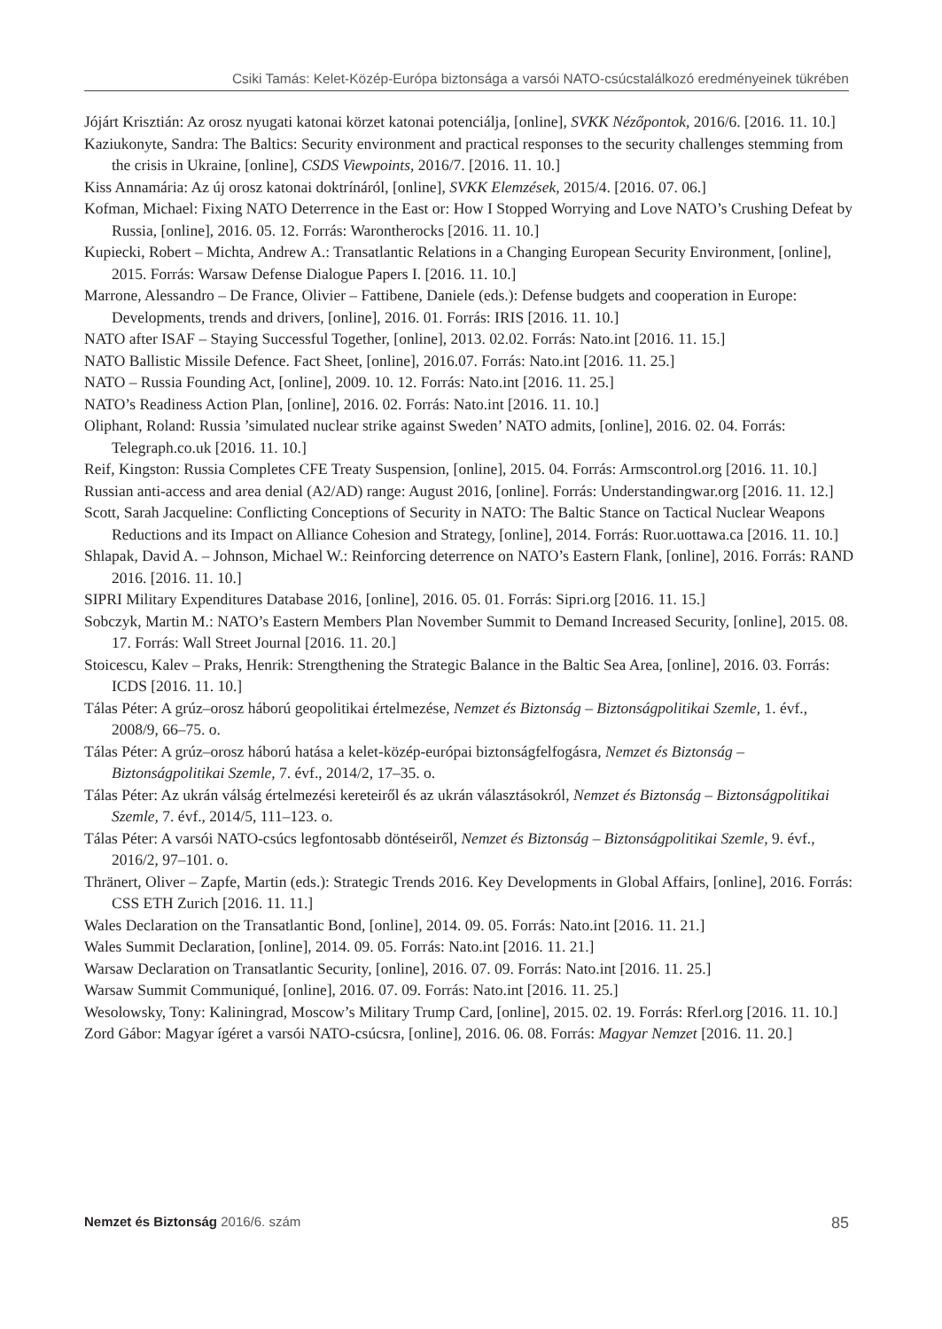Csiki Tamás: Kelet-Közép-Európa biztonsága a varsói NATO-csúcstalálkozó eredményeinek tükrében
Jójárt Krisztián: Az orosz nyugati katonai körzet katonai potenciálja, [online], SVKK Nézőpontok, 2016/6. [2016. 11. 10.]
Kaziukonyte, Sandra: The Baltics: Security environment and practical responses to the security challenges stemming from the crisis in Ukraine, [online], CSDS Viewpoints, 2016/7. [2016. 11. 10.]
Kiss Annamária: Az új orosz katonai doktrínáról, [online], SVKK Elemzések, 2015/4. [2016. 07. 06.]
Kofman, Michael: Fixing NATO Deterrence in the East or: How I Stopped Worrying and Love NATO’s Crushing Defeat by Russia, [online], 2016. 05. 12. Forrás: Warontherocks [2016. 11. 10.]
Kupiecki, Robert – Michta, Andrew A.: Transatlantic Relations in a Changing European Security Environment, [online], 2015. Forrás: Warsaw Defense Dialogue Papers I. [2016. 11. 10.]
Marrone, Alessandro – De France, Olivier – Fattibene, Daniele (eds.): Defense budgets and cooperation in Europe: Developments, trends and drivers, [online], 2016. 01. Forrás: IRIS [2016. 11. 10.]
NATO after ISAF – Staying Successful Together, [online], 2013. 02.02. Forrás: Nato.int [2016. 11. 15.]
NATO Ballistic Missile Defence. Fact Sheet, [online], 2016.07. Forrás: Nato.int [2016. 11. 25.]
NATO – Russia Founding Act, [online], 2009. 10. 12. Forrás: Nato.int [2016. 11. 25.]
NATO’s Readiness Action Plan, [online], 2016. 02. Forrás: Nato.int [2016. 11. 10.]
Oliphant, Roland: Russia ’simulated nuclear strike against Sweden’ NATO admits, [online], 2016. 02. 04. Forrás: Telegraph.co.uk [2016. 11. 10.]
Reif, Kingston: Russia Completes CFE Treaty Suspension, [online], 2015. 04. Forrás: Armscontrol.org [2016. 11. 10.]
Russian anti-access and area denial (A2/AD) range: August 2016, [online]. Forrás: Understandingwar.org [2016. 11. 12.]
Scott, Sarah Jacqueline: Conflicting Conceptions of Security in NATO: The Baltic Stance on Tactical Nuclear Weapons Reductions and its Impact on Alliance Cohesion and Strategy, [online], 2014. Forrás: Ruor.uottawa.ca [2016. 11. 10.]
Shlapak, David A. – Johnson, Michael W.: Reinforcing deterrence on NATO’s Eastern Flank, [online], 2016. Forrás: RAND 2016. [2016. 11. 10.]
SIPRI Military Expenditures Database 2016, [online], 2016. 05. 01. Forrás: Sipri.org [2016. 11. 15.]
Sobczyk, Martin M.: NATO’s Eastern Members Plan November Summit to Demand Increased Security, [online], 2015. 08. 17. Forrás: Wall Street Journal [2016. 11. 20.]
Stoicescu, Kalev – Praks, Henrik: Strengthening the Strategic Balance in the Baltic Sea Area, [online], 2016. 03. Forrás: ICDS [2016. 11. 10.]
Tálas Péter: A grúz–orosz háború geopolitikai értelmezése, Nemzet és Biztonság – Biztonságpolitikai Szemle, 1. évf., 2008/9, 66–75. o.
Tálas Péter: A grúz–orosz háború hatása a kelet-közép-európai biztonságfelfogásra, Nemzet és Biztonság – Biztonságpolitikai Szemle, 7. évf., 2014/2, 17–35. o.
Tálas Péter: Az ukrán válság értelmezési kereteiről és az ukrán választásokról, Nemzet és Biztonság – Biztonságpolitikai Szemle, 7. évf., 2014/5, 111–123. o.
Tálas Péter: A varsói NATO-csúcs legfontosabb döntéseiről, Nemzet és Biztonság – Biztonságpolitikai Szemle, 9. évf., 2016/2, 97–101. o.
Thränert, Oliver – Zapfe, Martin (eds.): Strategic Trends 2016. Key Developments in Global Affairs, [online], 2016. Forrás: CSS ETH Zurich [2016. 11. 11.]
Wales Declaration on the Transatlantic Bond, [online], 2014. 09. 05. Forrás: Nato.int [2016. 11. 21.]
Wales Summit Declaration, [online], 2014. 09. 05. Forrás: Nato.int [2016. 11. 21.]
Warsaw Declaration on Transatlantic Security, [online], 2016. 07. 09. Forrás: Nato.int [2016. 11. 25.]
Warsaw Summit Communiqué, [online], 2016. 07. 09. Forrás: Nato.int [2016. 11. 25.]
Wesolowsky, Tony: Kaliningrad, Moscow’s Military Trump Card, [online], 2015. 02. 19. Forrás: Rferl.org [2016. 11. 10.]
Zord Gábor: Magyar ígéret a varsói NATO-csúcsra, [online], 2016. 06. 08. Forrás: Magyar Nemzet [2016. 11. 20.]
Nemzet és Biztonság 2016/6. szám 85